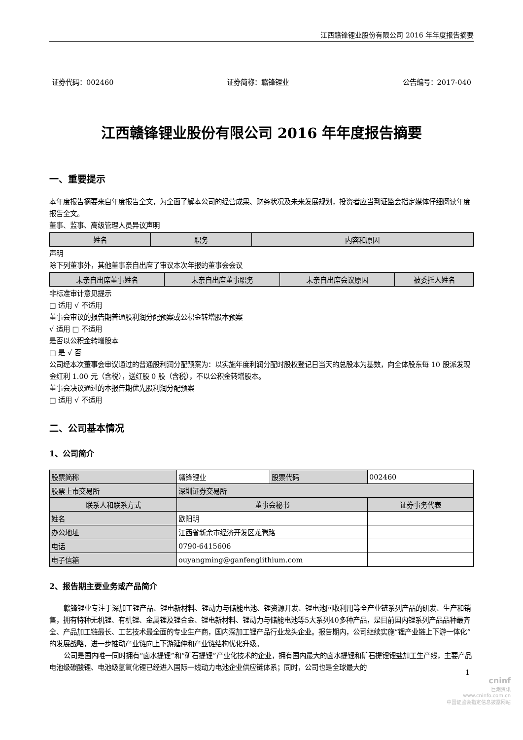江西赣锋锂业股份有限公司 2016 年年度报告摘要
证券代码：002460 证券简称：赣锋锂业 公告编号：2017-040
江西赣锋锂业股份有限公司 2016 年年度报告摘要
一、重要提示
本年度报告摘要来自年度报告全文，为全面了解本公司的经营成果、财务状况及未来发展规划，投资者应当到证监会指定媒体仔细阅读年度报告全文。
董事、监事、高级管理人员异议声明
| 姓名 | 职务 | 内容和原因 |
| --- | --- | --- |
声明
除下列董事外，其他董事亲自出席了审议本次年报的董事会会议
| 未亲自出席董事姓名 | 未亲自出席董事职务 | 未亲自出席会议原因 | 被委托人姓名 |
| --- | --- | --- | --- |
非标准审计意见提示
□ 适用 √ 不适用
董事会审议的报告期普通股利润分配预案或公积金转增股本预案
√ 适用 □ 不适用
是否以公积金转增股本
□ 是 √ 否
公司经本次董事会审议通过的普通股利润分配预案为：以实施年度利润分配时股权登记日当天的总股本为基数，向全体股东每 10 股派发现金红利 1.00 元（含税），送红股 0 股（含税），不以公积金转增股本。
董事会决议通过的本报告期优先股利润分配预案
□ 适用 √ 不适用
二、公司基本情况
1、公司简介
| 股票简称 | 赣锋锂业 | 股票代码 | 002460 |
| 股票上市交易所 | 深圳证券交易所 | | |
| 联系人和联系方式 | 董事会秘书 | | 证券事务代表 |
| 姓名 | 欧阳明 | | |
| 办公地址 | 江西省新余市经济开发区龙腾路 | | |
| 电话 | 0790-6415606 | | |
| 电子信箱 | ouyangming@ganfenglithium.com | | |
2、报告期主要业务或产品简介
赣锋锂业专注于深加工锂产品、锂电新材料、锂动力与储能电池、锂资源开发、锂电池回收利用等全产业链系列产品的研发、生产和销售，拥有特种无机锂、有机锂、金属锂及锂合金、锂电新材料、锂动力与储能电池等5大系列40多种产品，是目前国内锂系列产品品种最齐全、产品加工链最长、工艺技术最全面的专业生产商，国内深加工锂产品行业龙头企业。报告期内，公司继续实施“锂产业链上下游一体化”的发展战略，进一步推动产业链向上下游延伸和产业链结构优化升级。
公司是国内唯一同时拥有“卤水提锂”和“矿石提锂”产业化技术的企业，拥有国内最大的卤水提锂和矿石提锂锂盐加工生产线，主要产品电池级碳酸锂、电池级氢氧化锂已经进入国际一线动力电池企业供应链体系；同时，公司也是全球最大的
1
cninf
巨潮资讯
www.cninfo.com.cn
中国证监会指定信息披露网站